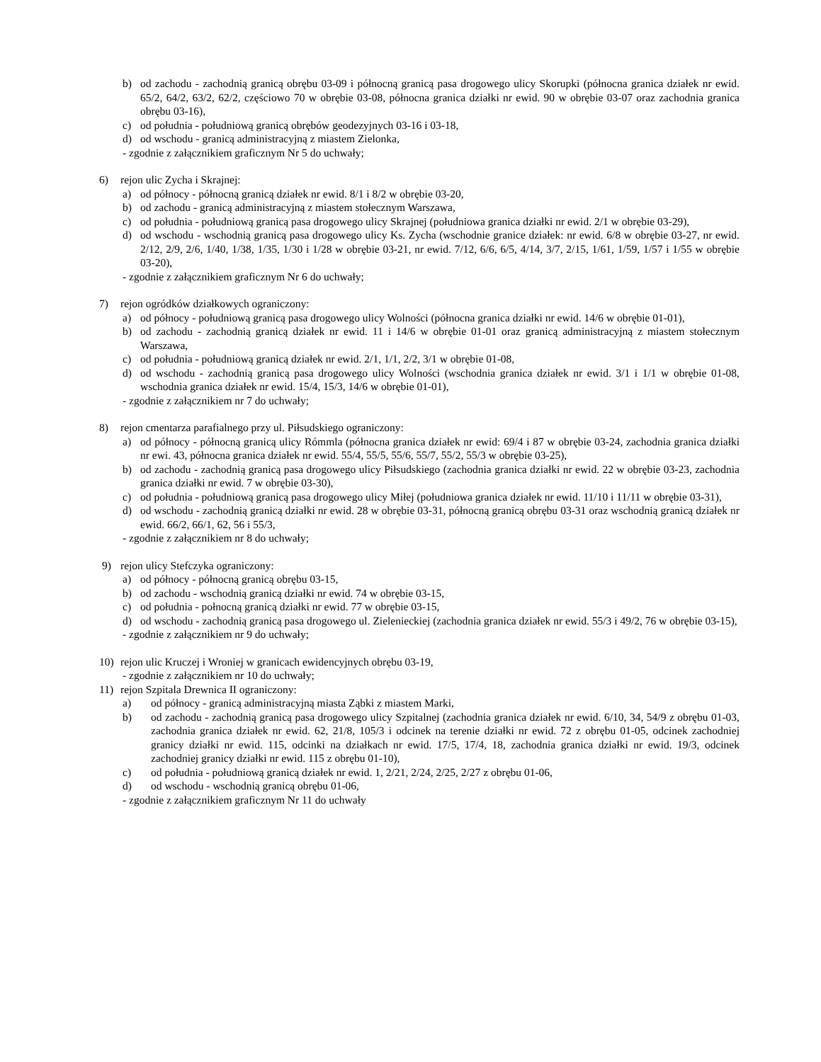b) od zachodu - zachodnią granicą obrębu 03-09 i północną granicą pasa drogowego ulicy Skorupki (północna granica działek nr ewid. 65/2, 64/2, 63/2, 62/2, częściowo 70 w obrębie 03-08, północna granica działki nr ewid. 90 w obrębie 03-07 oraz zachodnia granica obrębu 03-16),
c) od południa - południową granicą obrębów geodezyjnych 03-16 i 03-18,
d) od wschodu - granicą administracyjną z miastem Zielonka,
- zgodnie z załącznikiem graficznym Nr 5 do uchwały;
6) rejon ulic Zycha i Skrajnej:
a) od północy - północną granicą działek nr ewid. 8/1 i 8/2 w obrębie 03-20,
b) od zachodu - granicą administracyjną z miastem stołecznym Warszawa,
c) od południa - południową granicą pasa drogowego ulicy Skrajnej (południowa granica działki nr ewid. 2/1 w obrębie 03-29),
d) od wschodu - wschodnią granicą pasa drogowego ulicy Ks. Zycha (wschodnie granice działek: nr ewid. 6/8 w obrębie 03-27, nr ewid. 2/12, 2/9, 2/6, 1/40, 1/38, 1/35, 1/30 i 1/28 w obrębie 03-21, nr ewid. 7/12, 6/6, 6/5, 4/14, 3/7, 2/15, 1/61, 1/59, 1/57 i 1/55 w obrębie 03-20),
- zgodnie z załącznikiem graficznym Nr 6 do uchwały;
7) rejon ogródków działkowych ograniczony:
a) od północy - południową granicą pasa drogowego ulicy Wolności (północna granica działki nr ewid. 14/6 w obrębie 01-01),
b) od zachodu - zachodnią granicą działek nr ewid. 11 i 14/6 w obrębie 01-01 oraz granicą administracyjną z miastem stołecznym Warszawa,
c) od południa - południową granicą działek nr ewid. 2/1, 1/1, 2/2, 3/1 w obrębie 01-08,
d) od wschodu - zachodnią granicą pasa drogowego ulicy Wolności (wschodnia granica działek nr ewid. 3/1 i 1/1 w obrębie 01-08, wschodnia granica działek nr ewid. 15/4, 15/3, 14/6 w obrębie 01-01),
- zgodnie z załącznikiem nr 7 do uchwały;
8) rejon cmentarza parafialnego przy ul. Piłsudskiego ograniczony:
a) od północy - północną granicą ulicy Rómmla (północna granica działek nr ewid: 69/4 i 87 w obrębie 03-24, zachodnia granica działki nr ewi. 43, północna granica działek nr ewid. 55/4, 55/5, 55/6, 55/7, 55/2, 55/3 w obrębie 03-25),
b) od zachodu - zachodnią granicą pasa drogowego ulicy Piłsudskiego (zachodnia granica działki nr ewid. 22 w obrębie 03-23, zachodnia granica działki nr ewid. 7 w obrębie 03-30),
c) od południa - południową granicą pasa drogowego ulicy Miłej (południowa granica działek nr ewid. 11/10 i 11/11 w obrębie 03-31),
d) od wschodu - zachodnią granicą działki nr ewid. 28 w obrębie 03-31, północną granicą obrębu 03-31 oraz wschodnią granicą działek nr ewid. 66/2, 66/1, 62, 56 i 55/3,
- zgodnie z załącznikiem nr 8 do uchwały;
9) rejon ulicy Stefczyka ograniczony:
a) od północy - północną granicą obrębu 03-15,
b) od zachodu - wschodnią granicą działki nr ewid. 74 w obrębie 03-15,
c) od południa - połnocną granicą działki nr ewid. 77 w obrębie 03-15,
d) od wschodu - zachodnią granicą pasa drogowego ul. Zielenieckiej (zachodnia granica działek nr ewid. 55/3 i 49/2, 76 w obrębie 03-15),
- zgodnie z załącznikiem nr 9 do uchwały;
10) rejon ulic Kruczej i Wroniej w granicach ewidencyjnych obrębu 03-19,
- zgodnie z załącznikiem nr 10 do uchwały;
11) rejon Szpitala Drewnica II ograniczony:
a) od północy - granicą administracyjną miasta Ząbki z miastem Marki,
b) od zachodu - zachodnią granicą pasa drogowego ulicy Szpitalnej (zachodnia granica działek nr ewid. 6/10, 34, 54/9 z obrębu 01-03, zachodnia granica działek nr ewid. 62, 21/8, 105/3 i odcinek na terenie działki nr ewid. 72 z obrębu 01-05, odcinek zachodniej granicy działki nr ewid. 115, odcinki na działkach nr ewid. 17/5, 17/4, 18, zachodnia granica działki nr ewid. 19/3, odcinek zachodniej granicy działki nr ewid. 115 z obrębu 01-10),
c) od południa - południową granicą działek nr ewid. 1, 2/21, 2/24, 2/25, 2/27 z obrębu 01-06,
d) od wschodu - wschodnią granicą obrębu 01-06,
- zgodnie z załącznikiem graficznym Nr 11 do uchwały